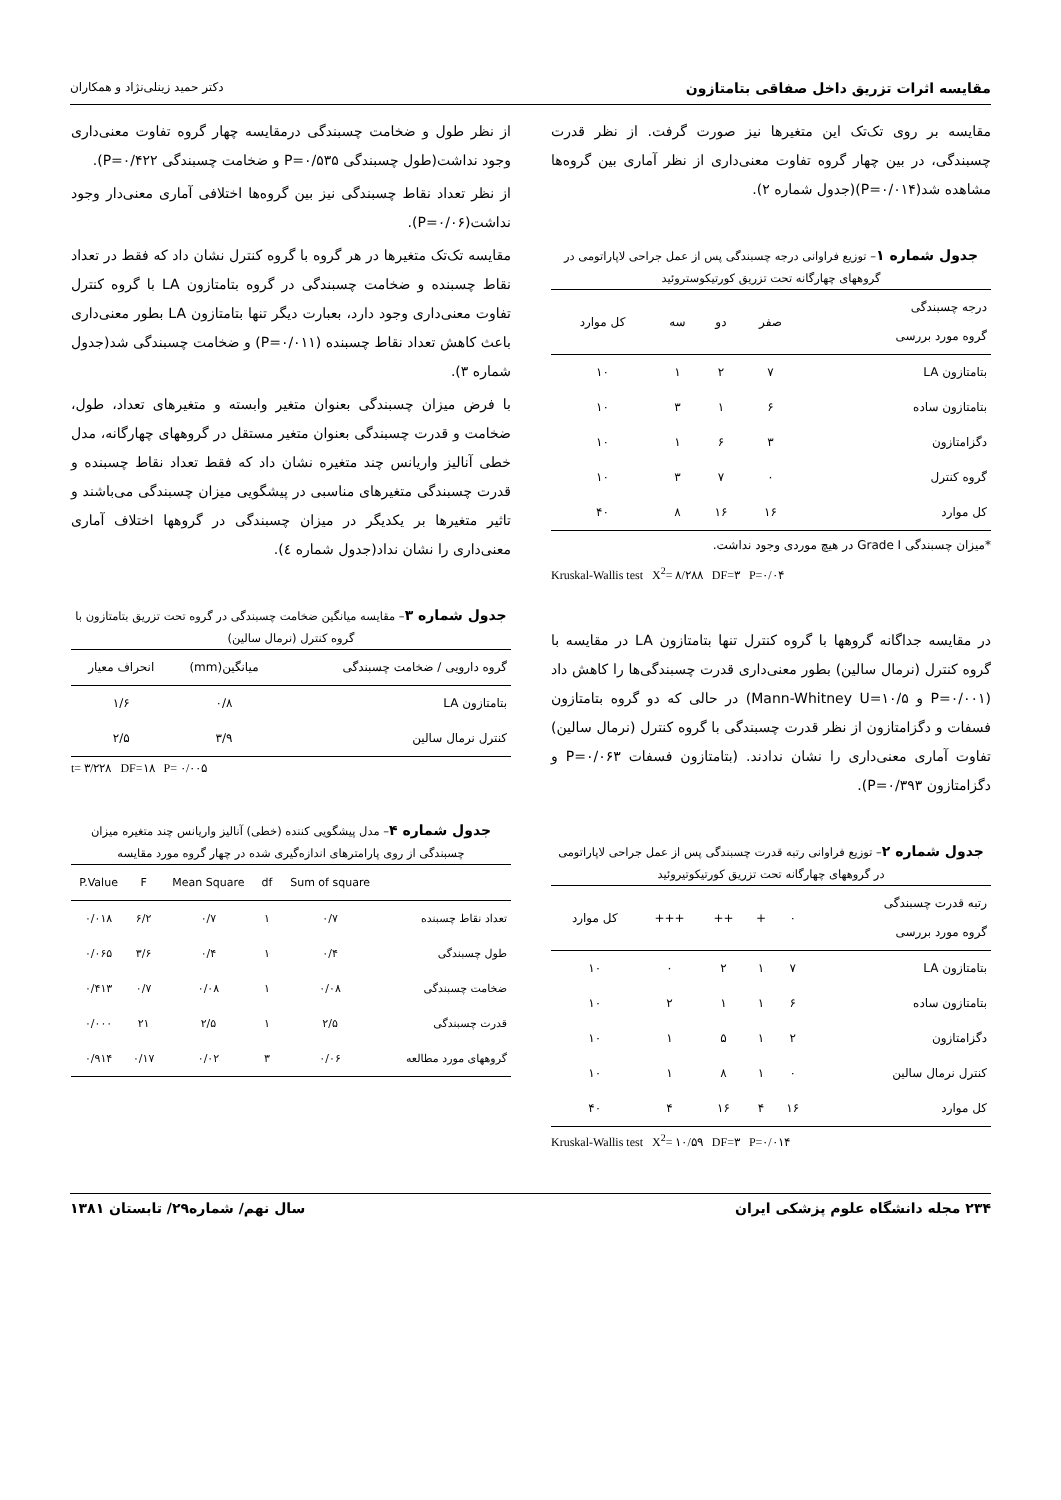مقایسه اثرات تزریق داخل صفاقی بتامتازون دکتر حمید زینلی‌نژاد و همکاران
مقایسه بر روی تک‌تک این متغیرها نیز صورت گرفت. از نظر قدرت چسبندگی، در بین چهار گروه تفاوت معنی‌داری از نظر آماری بین گروه‌ها مشاهده شد(P=۰/۰۱۴)(جدول شماره ۲).
جدول شماره ۱– توزیع فراوانی درجه چسبندگی پس از عمل جراحی لاپاراتومی در گروههای چهارگانه تحت تزریق کورتیکوستروئید
| درجه چسبندگی گروه مورد بررسی | صفر | دو | سه | کل موارد |
| --- | --- | --- | --- | --- |
| بتامتازون LA | ۷ | ۲ | ۱ | ۱۰ |
| بتامتازون ساده | ۶ | ۱ | ۳ | ۱۰ |
| دگزامتازون | ۳ | ۶ | ۱ | ۱۰ |
| گروه کنترل | ۰ | ۷ | ۳ | ۱۰ |
| کل موارد | ۱۶ | ۱۶ | ۸ | ۴۰ |
*میزان چسبندگی Grade I در هیچ موردی وجود نداشت.
Kruskal-Wallis test X<sup>2</sup>= ۸/۲۸۸ DF=۳ P=۰/۰۴
در مقایسه جداگانه گروهها با گروه کنترل تنها بتامتازون LA در مقایسه با گروه کنترل (نرمال سالین) بطور معنی‌داری قدرت چسبندگی‌ها را کاهش داد (P=۰/۰۰۱ و Mann-Whitney U=۱۰/۵) در حالی که دو گروه بتامتازون فسفات و دگزامتازون از نظر قدرت چسبندگی با گروه کنترل (نرمال سالین) تفاوت آماری معنی‌داری را نشان ندادند. (بتامتازون فسفات P=۰/۰۶۳ و دگزامتازون P=۰/۳۹۳).
جدول شماره ۲– توزیع فراوانی رتبه قدرت چسبندگی پس از عمل جراحی لاپاراتومی در گروههای چهارگانه تحت تزریق کورتیکوتیروئید
| رتبه قدرت چسبندگی گروه مورد بررسی | ۰ | + | ++ | +++ | کل موارد |
| --- | --- | --- | --- | --- | --- |
| بتامتازون LA | ۷ | ۱ | ۲ | ۰ | ۱۰ |
| بتامتازون ساده | ۶ | ۱ | ۱ | ۲ | ۱۰ |
| دگزامتازون | ۲ | ۱ | ۵ | ۱ | ۱۰ |
| کنترل نرمال سالین | ۰ | ۱ | ۸ | ۱ | ۱۰ |
| کل موارد | ۱۶ | ۴ | ۱۶ | ۴ | ۴۰ |
Kruskal-Wallis test X<sup>2</sup>= ۱۰/۵۹ DF=۳ P=۰/۰۱۴
از نظر طول و ضخامت چسبندگی درمقایسه چهار گروه تفاوت معنی‌داری وجود نداشت(طول چسبندگی P=۰/۵۳۵ و ضخامت چسبندگی P=۰/۴۲۲).
از نظر تعداد نقاط چسبندگی نیز بین گروه‌ها اختلافی آماری معنی‌دار وجود نداشت(P=۰/۰۶).
مقایسه تک‌تک متغیرها در هر گروه با گروه کنترل نشان داد که فقط در تعداد نقاط چسبنده و ضخامت چسبندگی در گروه بتامتازون LA با گروه کنترل تفاوت معنی‌داری وجود دارد، بعبارت دیگر تنها بتامتازون LA بطور معنی‌داری باعث کاهش تعداد نقاط چسبنده (P=۰/۰۱۱) و ضخامت چسبندگی شد(جدول شماره ۳).
با فرض میزان چسبندگی بعنوان متغیر وابسته و متغیرهای تعداد، طول، ضخامت و قدرت چسبندگی بعنوان متغیر مستقل در گروههای چهارگانه، مدل خطی آنالیز واریانس چند متغیره نشان داد که فقط تعداد نقاط چسبنده و قدرت چسبندگی متغیرهای مناسبی در پیشگویی میزان چسبندگی می‌باشند و تاثیر متغیرها بر یکدیگر در میزان چسبندگی در گروهها اختلاف آماری معنی‌داری را نشان نداد(جدول شماره ٤).
جدول شماره ۳– مقایسه میانگین ضخامت چسبندگی در گروه تحت تزریق بتامتازون با گروه کنترل (نرمال سالین)
| گروه دارویی / ضخامت چسبندگی | میانگین(mm) | انحراف معیار |
| --- | --- | --- |
| بتامتازون LA | ۰/۸ | ۱/۶ |
| کنترل نرمال سالین | ۳/۹ | ۲/۵ |
t= ۳/۲۲۸ DF=۱۸ P= ۰/۰۰۵
جدول شماره ۴– مدل پیشگویی کننده (خطی) آنالیز واریانس چند متغیره میزان چسبندگی از روی پارامترهای اندازه‌گیری شده در چهار گروه مورد مقایسه
| | Sum of square | df | Mean Square | F | P.Value |
| --- | --- | --- | --- | --- | --- |
| تعداد نقاط چسبنده | ۰/۷ | ۱ | ۰/۷ | ۶/۲ | ۰/۰۱۸ |
| طول چسبندگی | ۰/۴ | ۱ | ۰/۴ | ۳/۶ | ۰/۰۶۵ |
| ضخامت چسبندگی | ۰/۰۸ | ۱ | ۰/۰۸ | ۰/۷ | ۰/۴۱۳ |
| قدرت چسبندگی | ۲/۵ | ۱ | ۲/۵ | ۲۱ | ۰/۰۰۰ |
| گروههای مورد مطالعه | ۰/۰۶ | ۳ | ۰/۰۲ | ۰/۱۷ | ۰/۹۱۴ |
۲۳۴ مجله دانشگاه علوم پزشکی ایران سال نهم/ شماره۲۹/ تابستان ۱۳۸۱